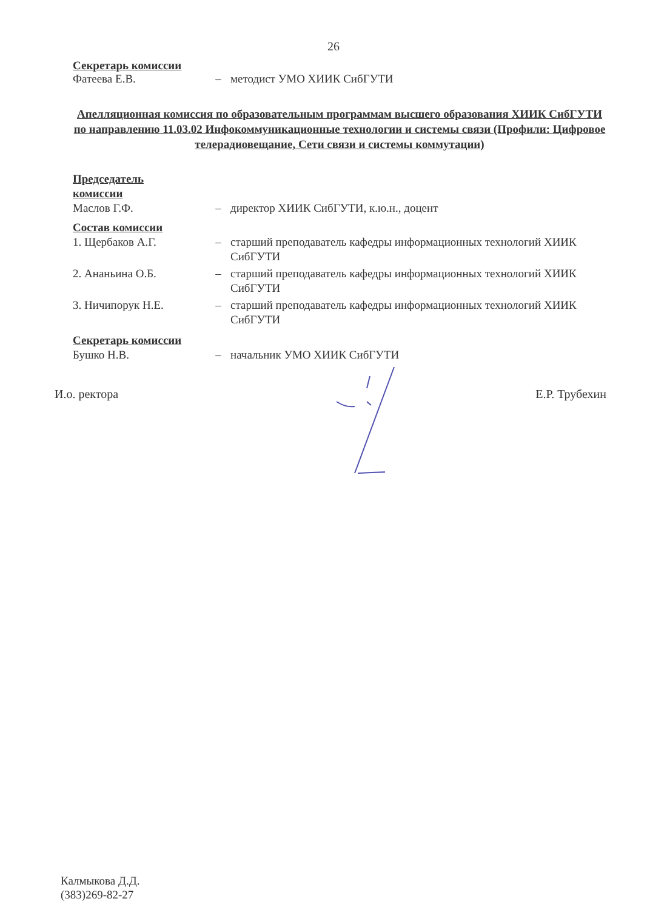26
Секретарь комиссии
Фатеева Е.В. – методист УМО ХИИК СибГУТИ
Апелляционная комиссия по образовательным программам высшего образования ХИИК СибГУТИ по направлению 11.03.02 Инфокоммуникационные технологии и системы связи (Профили: Цифровое телерадиовещание, Сети связи и системы коммутации)
Председатель
комиссии
Маслов Г.Ф. – директор ХИИК СибГУТИ, к.ю.н., доцент
Состав комиссии
1. Щербаков А.Г. – старший преподаватель кафедры информационных технологий ХИИК СибГУТИ
2. Ананьина О.Б. – старший преподаватель кафедры информационных технологий ХИИК СибГУТИ
3. Ничипорук Н.Е. – старший преподаватель кафедры информационных технологий ХИИК СибГУТИ
Секретарь комиссии
Бушко Н.В. – начальник УМО ХИИК СибГУТИ
И.о. ректора Е.Р. Трубехин
Калмыкова Д.Д.
(383)269-82-27